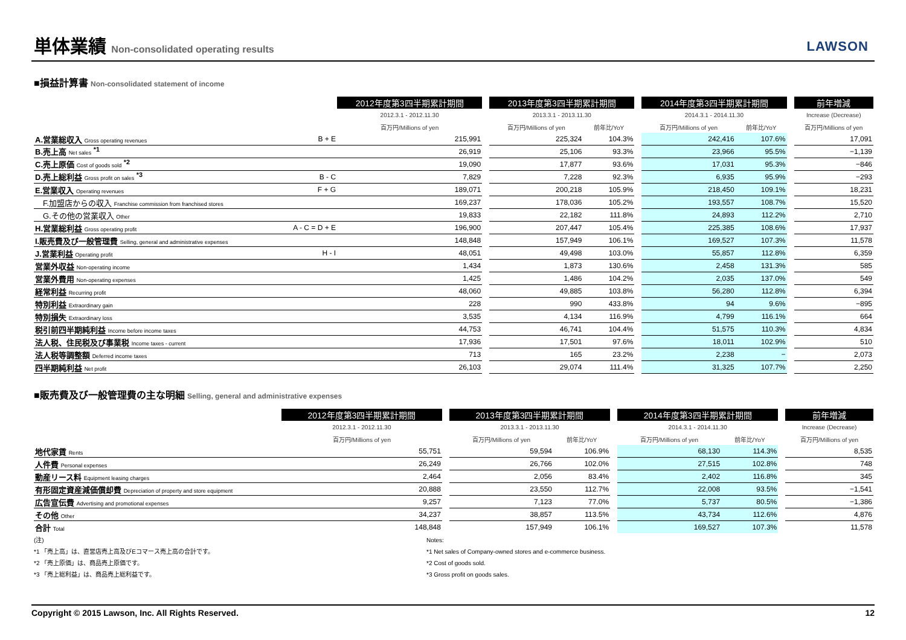単体業績 Non-consolidated operating results
LAWSON
■損益計算書 Non-consolidated statement of income
| | | 2012年度第3四半期累計期間 | | 2013年度第3四半期累計期間 | | | 2014年度第3四半期累計期間 | | | 前年増減 |
| | | 2012.3.1 - 2012.11.30 | | 2013.3.1 - 2013.11.30 | | | 2014.3.1 - 2014.11.30 | | | Increase (Decrease) |
| | | 百万円/Millions of yen | | 百万円/Millions of yen | 前年比/YoY | | 百万円/Millions of yen | 前年比/YoY | | 百万円/Millions of yen |
| A.営業総収入 Gross operating revenues | B + E | 215,991 | | 225,324 | 104.3% | | 242,416 | 107.6% | | 17,091 |
| B.売上高 Net sales <sup>*1</sup> | | 26,919 | | 25,106 | 93.3% | | 23,966 | 95.5% | | −1,139 |
| C.売上原価 Cost of goods sold <sup>*2</sup> | | 19,090 | | 17,877 | 93.6% | | 17,031 | 95.3% | | −846 |
| D.売上総利益 Gross profit on sales <sup>*3</sup> | B - C | 7,829 | | 7,228 | 92.3% | | 6,935 | 95.9% | | −293 |
| E.営業収入 Operating revenues | F + G | 189,071 | | 200,218 | 105.9% | | 218,450 | 109.1% | | 18,231 |
| F.加盟店からの収入 Franchise commission from franchised stores | | 169,237 | | 178,036 | 105.2% | | 193,557 | 108.7% | | 15,520 |
| G.その他の営業収入 Other | | 19,833 | | 22,182 | 111.8% | | 24,893 | 112.2% | | 2,710 |
| H.営業総利益 Gross operating profit | A - C = D + E | 196,900 | | 207,447 | 105.4% | | 225,385 | 108.6% | | 17,937 |
| I.販売費及び一般管理費 Selling, general and administrative expenses | | 148,848 | | 157,949 | 106.1% | | 169,527 | 107.3% | | 11,578 |
| J.営業利益 Operating profit | H - I | 48,051 | | 49,498 | 103.0% | | 55,857 | 112.8% | | 6,359 |
| 営業外収益 Non-operating income | | 1,434 | | 1,873 | 130.6% | | 2,458 | 131.3% | | 585 |
| 営業外費用 Non-operating expenses | | 1,425 | | 1,486 | 104.2% | | 2,035 | 137.0% | | 549 |
| 経常利益 Recurring profit | | 48,060 | | 49,885 | 103.8% | | 56,280 | 112.8% | | 6,394 |
| 特別利益 Extraordinary gain | | 228 | | 990 | 433.8% | | 94 | 9.6% | | −895 |
| 特別損失 Extraordinary loss | | 3,535 | | 4,134 | 116.9% | | 4,799 | 116.1% | | 664 |
| 税引前四半期純利益 Income before income taxes | | 44,753 | | 46,741 | 104.4% | | 51,575 | 110.3% | | 4,834 |
| 法人税、住民税及び事業税 Income taxes - current | | 17,936 | | 17,501 | 97.6% | | 18,011 | 102.9% | | 510 |
| 法人税等調整額 Deferred income taxes | | 713 | | 165 | 23.2% | | 2,238 | − | | 2,073 |
| 四半期純利益 Net profit | | 26,103 | | 29,074 | 111.4% | | 31,325 | 107.7% | | 2,250 |
■販売費及び一般管理費の主な明細 Selling, general and administrative expenses
| | | 2012年度第3四半期累計期間 | | 2013年度第3四半期累計期間 | | | 2014年度第3四半期累計期間 | | | 前年増減 |
| | | 2012.3.1 - 2012.11.30 | | 2013.3.1 - 2013.11.30 | | | 2014.3.1 - 2014.11.30 | | | Increase (Decrease) |
| | | 百万円/Millions of yen | | 百万円/Millions of yen | 前年比/YoY | | 百万円/Millions of yen | 前年比/YoY | | 百万円/Millions of yen |
| 地代家賃 Rents | | 55,751 | | 59,594 | 106.9% | | 68,130 | 114.3% | | 8,535 |
| 人件費 Personal expenses | | 26,249 | | 26,766 | 102.0% | | 27,515 | 102.8% | | 748 |
| 動産リース料 Equipment leasing charges | | 2,464 | | 2,056 | 83.4% | | 2,402 | 116.8% | | 345 |
| 有形固定資産減価償却費 Depreciation of property and store equipment | | 20,888 | | 23,550 | 112.7% | | 22,008 | 93.5% | | −1,541 |
| 広告宣伝費 Advertising and promotional expenses | | 9,257 | | 7,123 | 77.0% | | 5,737 | 80.5% | | −1,386 |
| その他 Other | | 34,237 | | 38,857 | 113.5% | | 43,734 | 112.6% | | 4,876 |
| 合計 Total | | 148,848 | | 157,949 | 106.1% | | 169,527 | 107.3% | | 11,578 |
(注)
*1 「売上高」は、直営店売上高及びEコマース売上高の合計です。
*2 「売上原価」は、商品売上原価です。
*3 「売上総利益」は、商品売上総利益です。
Notes:
*1 Net sales of Company-owned stores and e-commerce business.
*2 Cost of goods sold.
*3 Gross profit on goods sales.
Copyright © 2015 Lawson, Inc. All Rights Reserved. 12